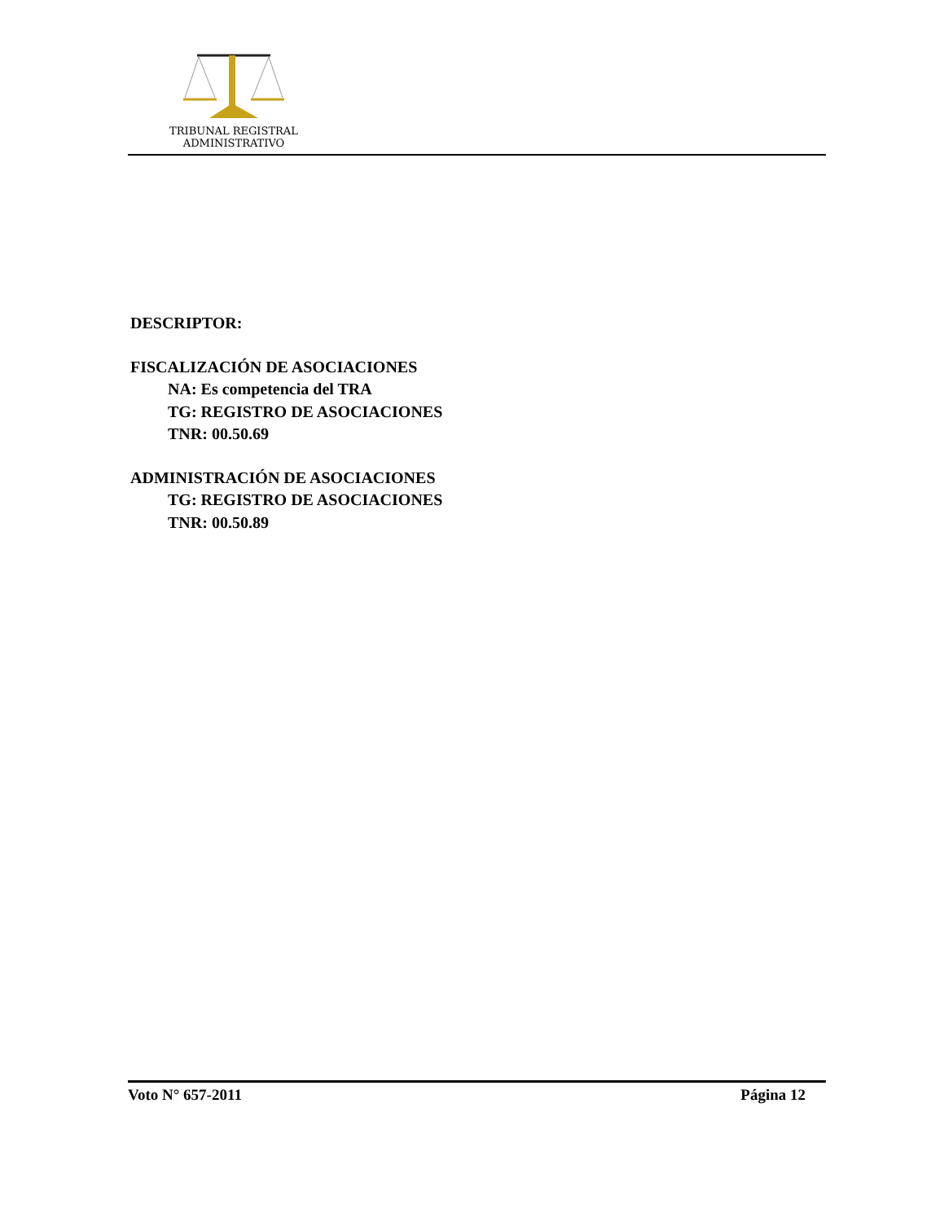TRIBUNAL REGISTRAL
ADMINISTRATIVO
DESCRIPTOR:
FISCALIZACIÓN DE ASOCIACIONES
NA: Es competencia del TRA
TG: REGISTRO DE ASOCIACIONES
TNR: 00.50.69
ADMINISTRACIÓN DE ASOCIACIONES
TG: REGISTRO DE ASOCIACIONES
TNR: 00.50.89
Voto N° 657-2011 Página 12